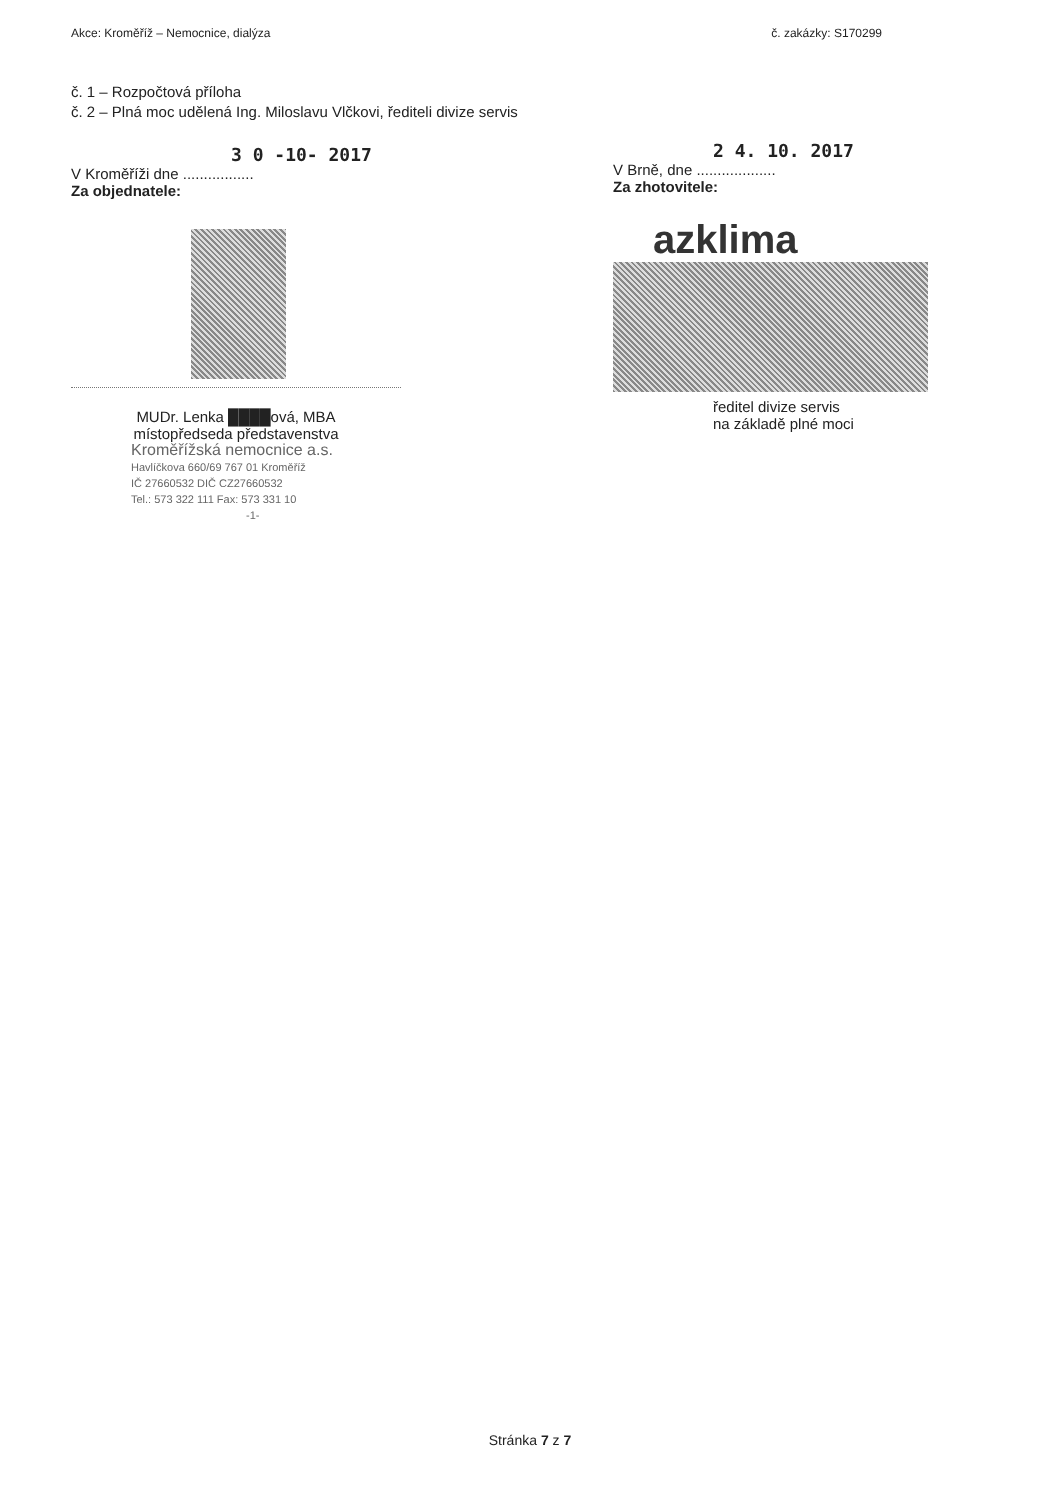Akce: Kroměříž – Nemocnice, dialýza č. zakázky: S170299
č. 1 – Rozpočtová příloha
č. 2 – Plná moc udělená Ing. Miloslavu Vlčkovi, řediteli divize servis
3 0 -10- 2017
V Kroměříži dne .................
Za objednatele:
MUDr. Lenka ████ová, MBA
místopředseda představenstva
Kroměřížská nemocnice a.s.
Havlíčkova 660/69 767 01 Kroměříž
IČ 27660532 DIČ CZ27660532
Tel.: 573 322 111 Fax: 573 331 10
-1-
2 4. 10. 2017
V Brně, dne ...................
Za zhotovitele:
azklima
ředitel divize servis
na základě plné moci
Stránka 7 z 7